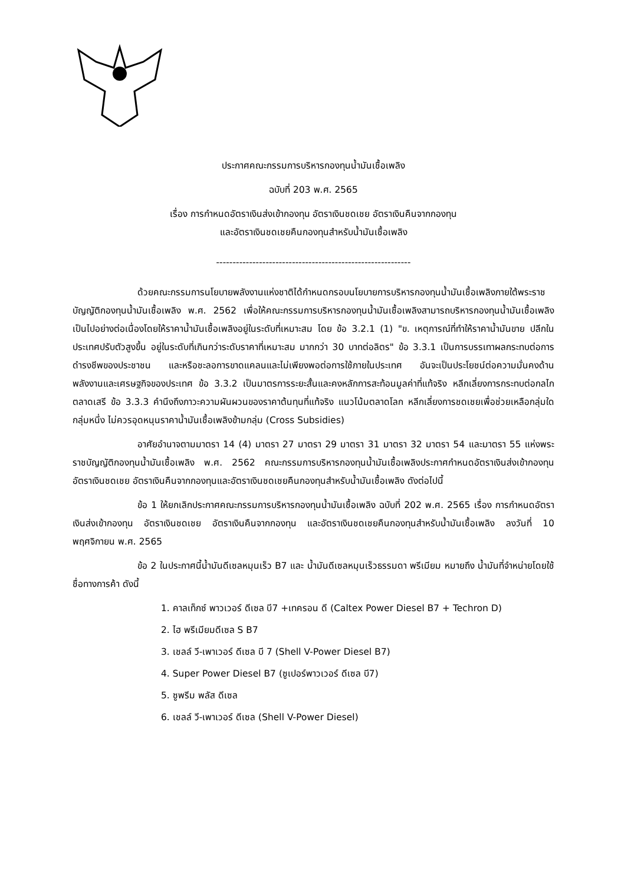ประกาศคณะกรรมการบริหารกองทุนน้ำมันเชื้อเพลิง
ฉบับที่ 203 พ.ศ. 2565
เรื่อง การกำหนดอัตราเงินส่งเข้ากองทุน อัตราเงินชดเชย อัตราเงินคืนจากกองทุน
และอัตราเงินชดเชยคืนกองทุนสำหรับน้ำมันเชื้อเพลิง
-----------------------------------------------------------
ด้วยคณะกรรมการนโยบายพลังงานแห่งชาติได้กำหนดกรอบนโยบายการบริหารกองทุนน้ำมันเชื้อเพลิงภายใต้พระราชบัญญัติกองทุนน้ำมันเชื้อเพลิง พ.ศ. 2562 เพื่อให้คณะกรรมการบริหารกองทุนน้ำมันเชื้อเพลิงสามารถบริหารกองทุนน้ำมันเชื้อเพลิงเป็นไปอย่างต่อเนื่องโดยให้ราคาน้ำมันเชื้อเพลิงอยู่ในระดับที่เหมาะสม โดย ข้อ 3.2.1 (1) "ข. เหตุการณ์ที่ทำให้ราคาน้ำมันขาย ปลีกในประเทศปรับตัวสูงขึ้น อยู่ในระดับที่เกินกว่าระดับราคาที่เหมาะสม มากกว่า 30 บาทต่อลิตร" ข้อ 3.3.1 เป็นการบรรเทาผลกระทบต่อการดำรงชีพของประชาชน และหรือชะลอการขาดแคลนและไม่เพียงพอต่อการใช้ภายในประเทศ อันจะเป็นประโยชน์ต่อความมั่นคงด้านพลังงานและเศรษฐกิจของประเทศ ข้อ 3.3.2 เป็นมาตรการระยะสั้นและคงหลักการสะท้อนมูลค่าที่แท้จริง หลีกเลี่ยงการกระทบต่อกลไกตลาดเสรี ข้อ 3.3.3 คำนึงถึงภาวะความผันผวนของราคาต้นทุนที่แท้จริง แนวโน้มตลาดโลก หลีกเลี่ยงการชดเชยเพื่อช่วยเหลือกลุ่มใดกลุ่มหนึ่ง ไม่ควรอุดหนุนราคาน้ำมันเชื้อเพลิงข้ามกลุ่ม (Cross Subsidies)
อาศัยอำนาจตามมาตรา 14 (4) มาตรา 27 มาตรา 29 มาตรา 31 มาตรา 32 มาตรา 54 และมาตรา 55 แห่งพระราชบัญญัติกองทุนน้ำมันเชื้อเพลิง พ.ศ. 2562 คณะกรรมการบริหารกองทุนน้ำมันเชื้อเพลิงประกาศกำหนดอัตราเงินส่งเข้ากองทุน อัตราเงินชดเชย อัตราเงินคืนจากกองทุนและอัตราเงินชดเชยคืนกองทุนสำหรับน้ำมันเชื้อเพลิง ดังต่อไปนี้
ข้อ 1 ให้ยกเลิกประกาศคณะกรรมการบริหารกองทุนน้ำมันเชื้อเพลิง ฉบับที่ 202 พ.ศ. 2565 เรื่อง การกำหนดอัตราเงินส่งเข้ากองทุน อัตราเงินชดเชย อัตราเงินคืนจากกองทุน และอัตราเงินชดเชยคืนกองทุนสำหรับน้ำมันเชื้อเพลิง ลงวันที่ 10 พฤศจิกายน พ.ศ. 2565
ข้อ 2 ในประกาศนี้น้ำมันดีเซลหมุนเร็ว B7 และ น้ำมันดีเซลหมุนเร็วธรรมดา พรีเมียม หมายถึง น้ำมันที่จำหน่ายโดยใช้ชื่อทางการค้า ดังนี้
1. คาลเท็กซ์ พาวเวอร์ ดีเซล บี7 +เทครอน ดี (Caltex Power Diesel B7 + Techron D)
2. ไฮ พรีเมียมดีเซล S B7
3. เชลล์ วี-เพาเวอร์ ดีเซล บี 7 (Shell V-Power Diesel B7)
4. Super Power Diesel B7 (ซูเปอร์พาวเวอร์ ดีเซล บี7)
5. ซูพรีม พลัส ดีเซล
6. เชลล์ วี-เพาเวอร์ ดีเซล (Shell V-Power Diesel)